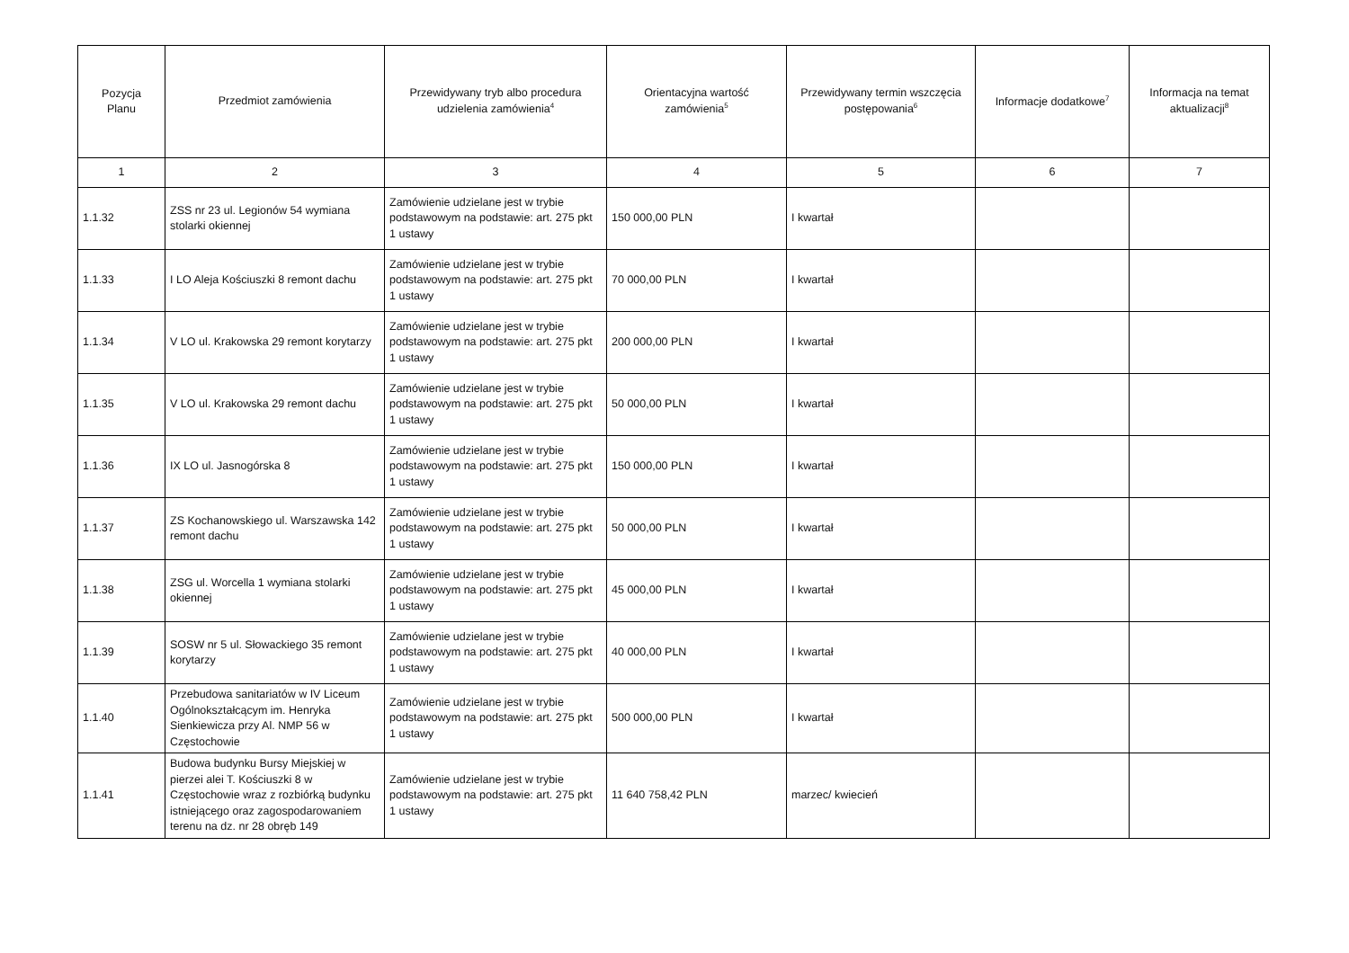| Pozycja Planu | Przedmiot zamówienia | Przewidywany tryb albo procedura udzielenia zamówienia<sup>4</sup> | Orientacyjna wartość zamówienia<sup>5</sup> | Przewidywany termin wszczęcia postępowania<sup>6</sup> | Informacje dodatkowe<sup>7</sup> | Informacja na temat aktualizacji<sup>8</sup> |
| --- | --- | --- | --- | --- | --- | --- |
| 1 | 2 | 3 | 4 | 5 | 6 | 7 |
| 1.1.32 | ZSS nr 23 ul. Legionów 54 wymiana stolarki okiennej | Zamówienie udzielane jest w trybie podstawowym na podstawie: art. 275 pkt 1 ustawy | 150 000,00 PLN | I kwartał | | |
| 1.1.33 | I LO Aleja Kościuszki 8 remont dachu | Zamówienie udzielane jest w trybie podstawowym na podstawie: art. 275 pkt 1 ustawy | 70 000,00 PLN | I kwartał | | |
| 1.1.34 | V LO ul. Krakowska 29 remont korytarzy | Zamówienie udzielane jest w trybie podstawowym na podstawie: art. 275 pkt 1 ustawy | 200 000,00 PLN | I kwartał | | |
| 1.1.35 | V LO ul. Krakowska 29 remont dachu | Zamówienie udzielane jest w trybie podstawowym na podstawie: art. 275 pkt 1 ustawy | 50 000,00 PLN | I kwartał | | |
| 1.1.36 | IX LO ul. Jasnogórska 8 | Zamówienie udzielane jest w trybie podstawowym na podstawie: art. 275 pkt 1 ustawy | 150 000,00 PLN | I kwartał | | |
| 1.1.37 | ZS Kochanowskiego ul. Warszawska 142 remont dachu | Zamówienie udzielane jest w trybie podstawowym na podstawie: art. 275 pkt 1 ustawy | 50 000,00 PLN | I kwartał | | |
| 1.1.38 | ZSG ul. Worcella 1 wymiana stolarki okiennej | Zamówienie udzielane jest w trybie podstawowym na podstawie: art. 275 pkt 1 ustawy | 45 000,00 PLN | I kwartał | | |
| 1.1.39 | SOSW nr 5 ul. Słowackiego 35 remont korytarzy | Zamówienie udzielane jest w trybie podstawowym na podstawie: art. 275 pkt 1 ustawy | 40 000,00 PLN | I kwartał | | |
| 1.1.40 | Przebudowa sanitariatów w IV Liceum Ogólnokształcącym im. Henryka Sienkiewicza przy Al. NMP 56 w Częstochowie | Zamówienie udzielane jest w trybie podstawowym na podstawie: art. 275 pkt 1 ustawy | 500 000,00 PLN | I kwartał | | |
| 1.1.41 | Budowa budynku Bursy Miejskiej w pierzei alei T. Kościuszki 8 w Częstochowie wraz z rozbiórką budynku istniejącego oraz zagospodarowaniem terenu na dz. nr 28 obręb 149 | Zamówienie udzielane jest w trybie podstawowym na podstawie: art. 275 pkt 1 ustawy | 11 640 758,42 PLN | marzec/ kwiecień | | |